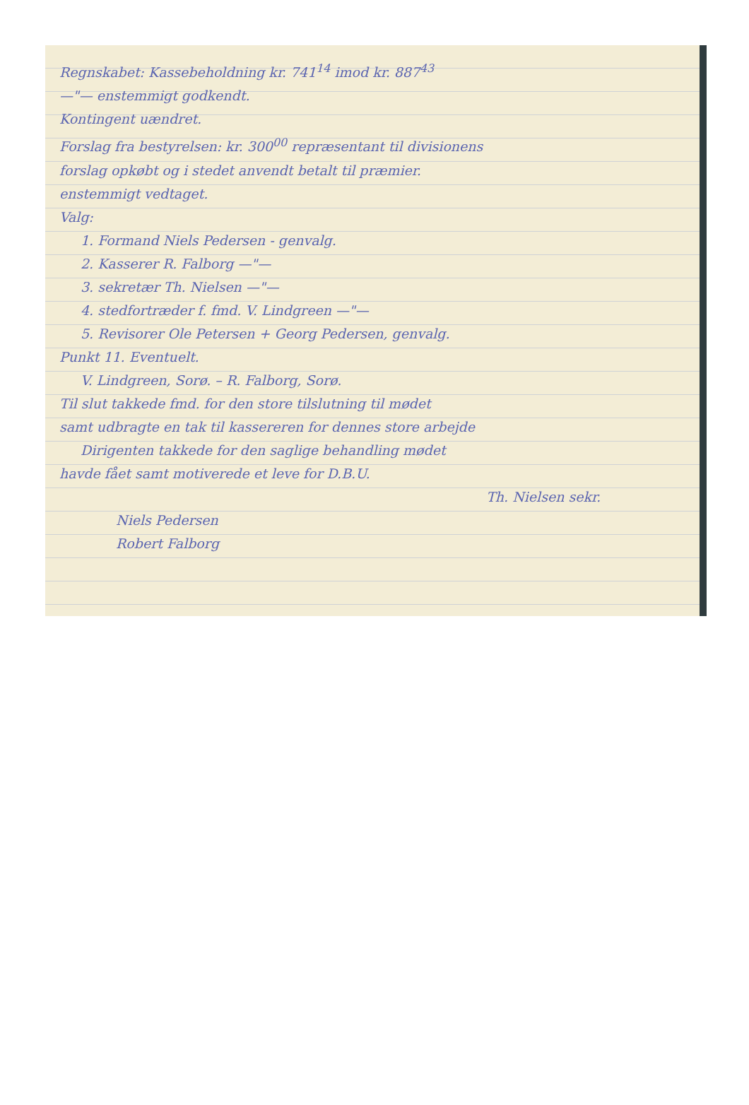Regnskabet: Kassebeholdning kr. 741<sup>14</sup> imod kr. 887<sup>43</sup>
—"— enstemmigt godkendt.
Kontingent uændret.
Forslag fra bestyrelsen: kr. 300<sup>00</sup> repræsentant til divisionens
forslag opkøbt og i stedet anvendt betalt til præmier.
enstemmigt vedtaget.
Valg:
1. Formand Niels Pedersen - genvalg.
2. Kasserer R. Falborg —"—
3. sekretær Th. Nielsen —"—
4. stedfortræder f. fmd. V. Lindgreen —"—
5. Revisorer Ole Petersen + Georg Pedersen, genvalg.
Punkt 11. Eventuelt.
V. Lindgreen, Sorø. – R. Falborg, Sorø.
Til slut takkede fmd. for den store tilslutning til mødet
samt udbragte en tak til kassereren for dennes store arbejde
Dirigenten takkede for den saglige behandling mødet
havde fået samt motiverede et leve for D.B.U.
Th. Nielsen sekr.
Niels Pedersen
Robert Falborg